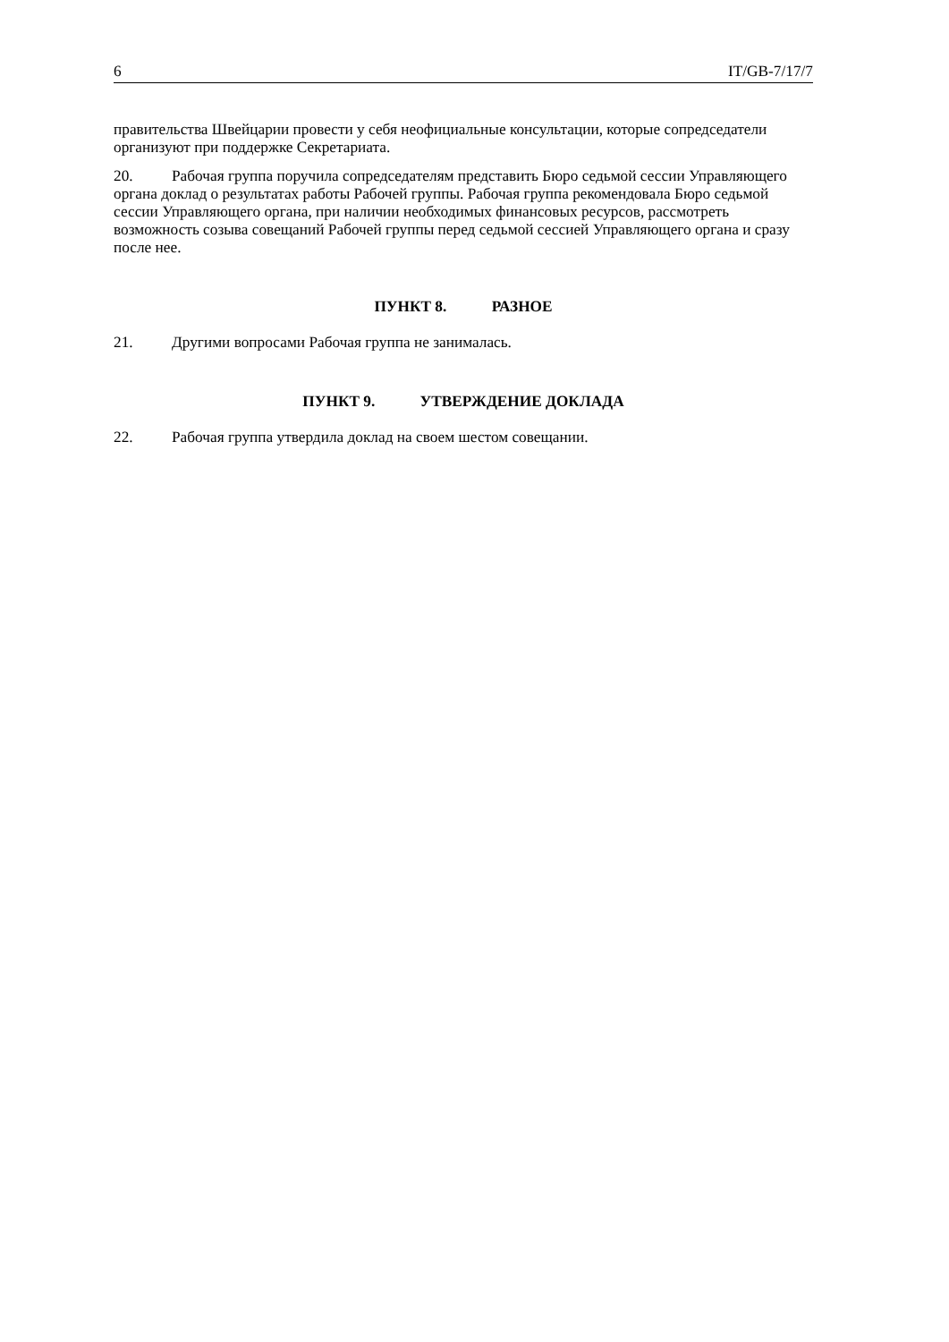6 IT/GB-7/17/7
правительства Швейцарии провести у себя неофициальные консультации, которые сопредседатели организуют при поддержке Секретариата.
20. Рабочая группа поручила сопредседателям представить Бюро седьмой сессии Управляющего органа доклад о результатах работы Рабочей группы. Рабочая группа рекомендовала Бюро седьмой сессии Управляющего органа, при наличии необходимых финансовых ресурсов, рассмотреть возможность созыва совещаний Рабочей группы перед седьмой сессией Управляющего органа и сразу после нее.
ПУНКТ 8. РАЗНОЕ
21. Другими вопросами Рабочая группа не занималась.
ПУНКТ 9. УТВЕРЖДЕНИЕ ДОКЛАДА
22. Рабочая группа утвердила доклад на своем шестом совещании.